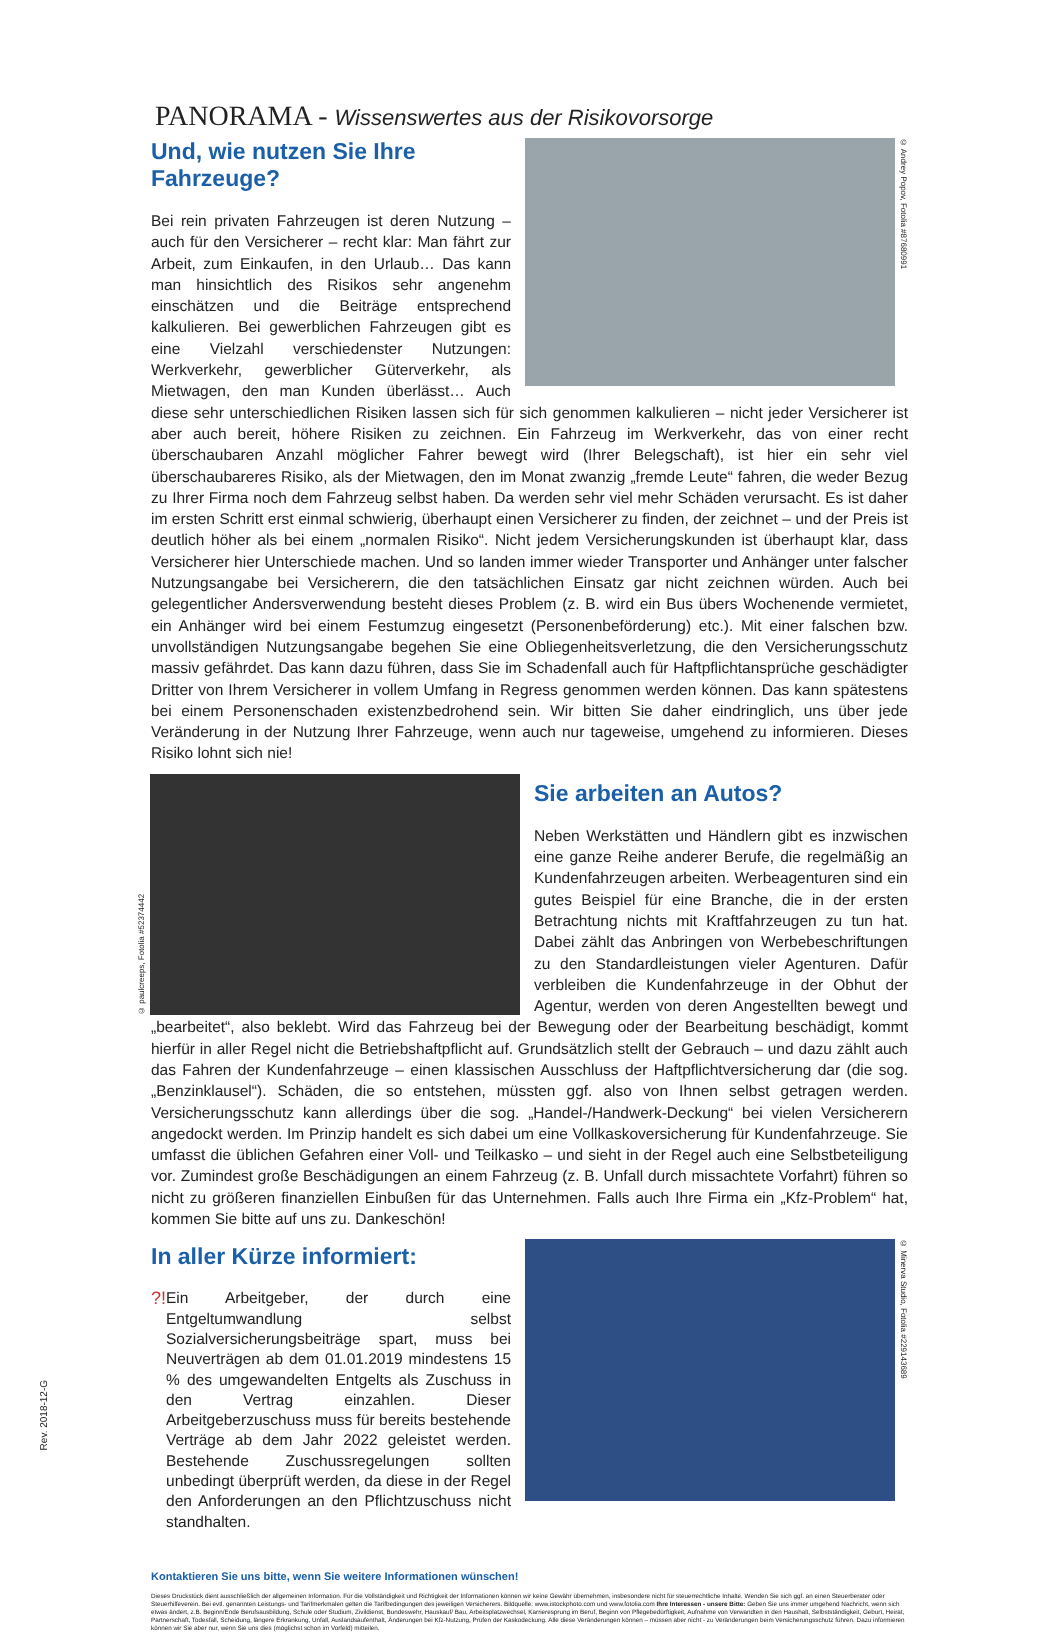PANORAMA - Wissenswertes aus der Risikovorsorge
© Andrey Popov, Fotolia #87680991
Und, wie nutzen Sie Ihre Fahrzeuge?
Bei rein privaten Fahrzeugen ist deren Nutzung – auch für den Versicherer – recht klar: Man fährt zur Arbeit, zum Einkaufen, in den Urlaub… Das kann man hinsichtlich des Risikos sehr angenehm einschätzen und die Beiträge entsprechend kalkulieren. Bei gewerblichen Fahrzeugen gibt es eine Vielzahl verschiedenster Nutzungen: Werkverkehr, gewerblicher Güterverkehr, als Mietwagen, den man Kunden überlässt… Auch diese sehr unterschiedlichen Risiken lassen sich für sich genommen kalkulieren – nicht jeder Versicherer ist aber auch bereit, höhere Risiken zu zeichnen. Ein Fahrzeug im Werkverkehr, das von einer recht überschaubaren Anzahl möglicher Fahrer bewegt wird (Ihrer Belegschaft), ist hier ein sehr viel überschaubareres Risiko, als der Mietwagen, den im Monat zwanzig „fremde Leute“ fahren, die weder Bezug zu Ihrer Firma noch dem Fahrzeug selbst haben. Da werden sehr viel mehr Schäden verursacht. Es ist daher im ersten Schritt erst einmal schwierig, überhaupt einen Versicherer zu finden, der zeichnet – und der Preis ist deutlich höher als bei einem „normalen Risiko“. Nicht jedem Versicherungskunden ist überhaupt klar, dass Versicherer hier Unterschiede machen. Und so landen immer wieder Transporter und Anhänger unter falscher Nutzungsangabe bei Versicherern, die den tatsächlichen Einsatz gar nicht zeichnen würden. Auch bei gelegentlicher Andersverwendung besteht dieses Problem (z. B. wird ein Bus übers Wochenende vermietet, ein Anhänger wird bei einem Festumzug eingesetzt (Personenbeförderung) etc.). Mit einer falschen bzw. unvollständigen Nutzungsangabe begehen Sie eine Obliegenheitsverletzung, die den Versicherungsschutz massiv gefährdet. Das kann dazu führen, dass Sie im Schadenfall auch für Haftpflichtansprüche geschädigter Dritter von Ihrem Versicherer in vollem Umfang in Regress genommen werden können. Das kann spätestens bei einem Personenschaden existenzbedrohend sein. Wir bitten Sie daher eindringlich, uns über jede Veränderung in der Nutzung Ihrer Fahrzeuge, wenn auch nur tageweise, umgehend zu informieren. Dieses Risiko lohnt sich nie!
© paulcreeps, Fotolia #52374442
Sie arbeiten an Autos?
Neben Werkstätten und Händlern gibt es inzwischen eine ganze Reihe anderer Berufe, die regelmäßig an Kundenfahrzeugen arbeiten. Werbeagenturen sind ein gutes Beispiel für eine Branche, die in der ersten Betrachtung nichts mit Kraftfahrzeugen zu tun hat. Dabei zählt das Anbringen von Werbebeschriftungen zu den Standardleistungen vieler Agenturen. Dafür verbleiben die Kundenfahrzeuge in der Obhut der Agentur, werden von deren Angestellten bewegt und „bearbeitet“, also beklebt. Wird das Fahrzeug bei der Bewegung oder der Bearbeitung beschädigt, kommt hierfür in aller Regel nicht die Betriebshaftpflicht auf. Grundsätzlich stellt der Gebrauch – und dazu zählt auch das Fahren der Kundenfahrzeuge – einen klassischen Ausschluss der Haftpflichtversicherung dar (die sog. „Benzinklausel“). Schäden, die so entstehen, müssten ggf. also von Ihnen selbst getragen werden. Versicherungsschutz kann allerdings über die sog. „Handel-/Handwerk-Deckung“ bei vielen Versicherern angedockt werden. Im Prinzip handelt es sich dabei um eine Vollkaskoversicherung für Kundenfahrzeuge. Sie umfasst die üblichen Gefahren einer Voll- und Teilkasko – und sieht in der Regel auch eine Selbstbeteiligung vor. Zumindest große Beschädigungen an einem Fahrzeug (z. B. Unfall durch missachtete Vorfahrt) führen so nicht zu größeren finanziellen Einbußen für das Unternehmen. Falls auch Ihre Firma ein „Kfz-Problem“ hat, kommen Sie bitte auf uns zu. Dankeschön!
© Minerva Studio, Fotolia #229143689
In aller Kürze informiert:
?!
Ein Arbeitgeber, der durch eine Entgeltumwandlung selbst Sozialversicherungsbeiträge spart, muss bei Neuverträgen ab dem 01.01.2019 mindestens 15 % des umgewandelten Entgelts als Zuschuss in den Vertrag einzahlen. Dieser Arbeitgeberzuschuss muss für bereits bestehende Verträge ab dem Jahr 2022 geleistet werden. Bestehende Zuschussregelungen sollten unbedingt überprüft werden, da diese in der Regel den Anforderungen an den Pflichtzuschuss nicht standhalten.
Kontaktieren Sie uns bitte, wenn Sie weitere Informationen wünschen!
Dieses Druckstück dient ausschließlich der allgemeinen Information. Für die Vollständigkeit und Richtigkeit der Informationen können wir keine Gewähr übernehmen, insbesondere nicht für steuerrechtliche Inhalte. Wenden Sie sich ggf. an einen Steuerberater oder Steuerhilfeverein. Bei evtl. genannten Leistungs- und Tarifmerkmalen gelten die Tarifbedingungen des jeweiligen Versicherers. Bildquelle: www.istockphoto.com und www.fotolia.com Ihre Interessen - unsere Bitte: Geben Sie uns immer umgehend Nachricht, wenn sich etwas ändert, z.B. Beginn/Ende Berufsausbildung, Schule oder Studium, Zivildienst, Bundeswehr, Hauskauf/ Bau, Arbeitsplatzwechsel, Karrieresprung im Beruf, Beginn von Pflegebedürftigkeit, Aufnahme von Verwandten in den Haushalt, Selbstständigkeit, Geburt, Heirat, Partnerschaft, Todesfall, Scheidung, längere Erkrankung, Unfall, Auslandsaufenthalt, Änderungen bei Kfz-Nutzung, Prüfen der Kaskodeckung. Alle diese Veränderungen können – müssen aber nicht - zu Veränderungen beim Versicherungsschutz führen. Dazu informieren können wir Sie aber nur, wenn Sie uns dies (möglichst schon im Vorfeld) mitteilen.
Rev. 2018-12-G